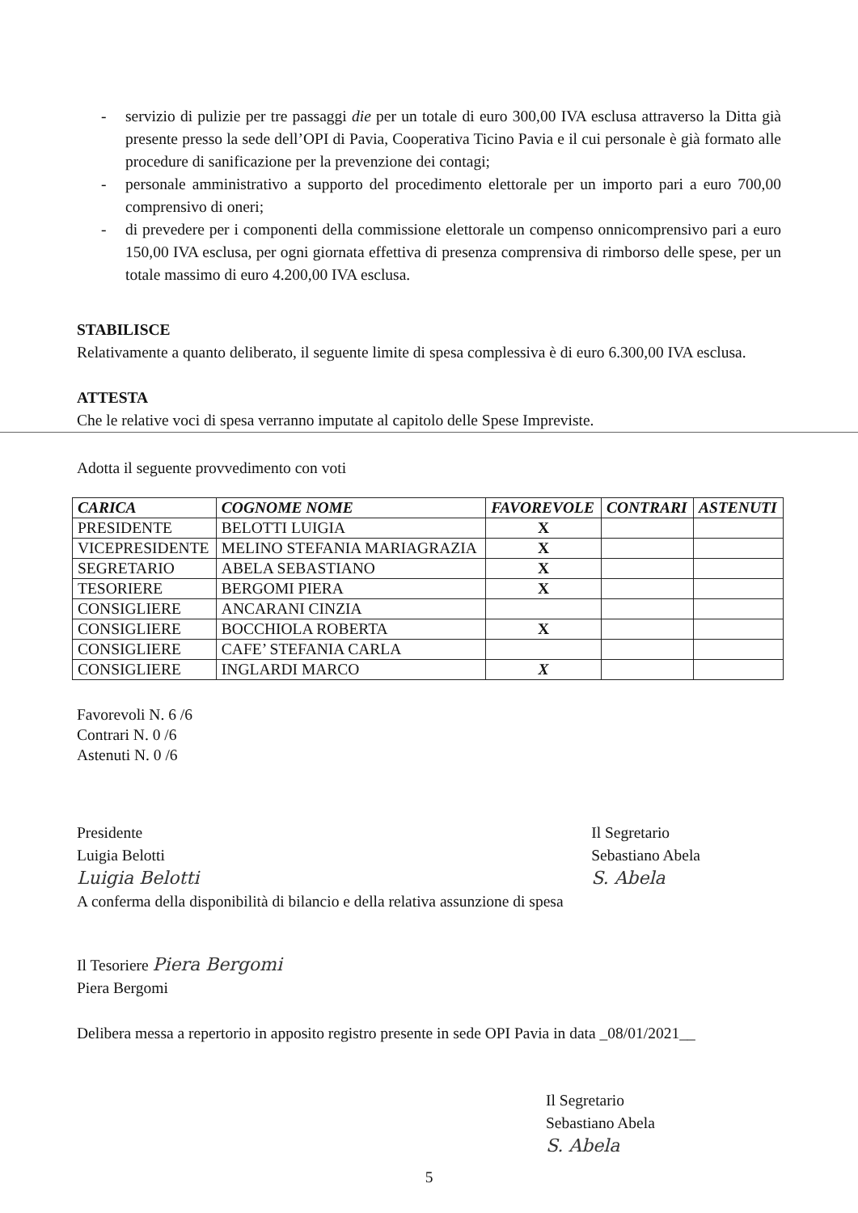- servizio di pulizie per tre passaggi die per un totale di euro 300,00 IVA esclusa attraverso la Ditta già presente presso la sede dell’OPI di Pavia, Cooperativa Ticino Pavia e il cui personale è già formato alle procedure di sanificazione per la prevenzione dei contagi;
- personale amministrativo a supporto del procedimento elettorale per un importo pari a euro 700,00 comprensivo di oneri;
- di prevedere per i componenti della commissione elettorale un compenso onnicomprensivo pari a euro 150,00 IVA esclusa, per ogni giornata effettiva di presenza comprensiva di rimborso delle spese, per un totale massimo di euro 4.200,00 IVA esclusa.
STABILISCE
Relativamente a quanto deliberato, il seguente limite di spesa complessiva è di euro 6.300,00 IVA esclusa.
ATTESTA
Che le relative voci di spesa verranno imputate al capitolo delle Spese Impreviste.
Adotta il seguente provvedimento con voti
| CARICA | COGNOME NOME | FAVOREVOLE | CONTRARI | ASTENUTI |
| --- | --- | --- | --- | --- |
| PRESIDENTE | BELOTTI LUIGIA | X | | |
| VICEPRESIDENTE | MELINO STEFANIA MARIAGRAZIA | X | | |
| SEGRETARIO | ABELA SEBASTIANO | X | | |
| TESORIERE | BERGOMI PIERA | X | | |
| CONSIGLIERE | ANCARANI CINZIA | | | |
| CONSIGLIERE | BOCCHIOLA ROBERTA | X | | |
| CONSIGLIERE | CAFE’ STEFANIA CARLA | | | |
| CONSIGLIERE | INGLARDI MARCO | X | | |
Favorevoli N. 6 /6
Contrari N. 0 /6
Astenuti N. 0 /6
Presidente
Luigia Belotti
Luigia Belotti
Il Segretario
Sebastiano Abela
S. Abela
A conferma della disponibilità di bilancio e della relativa assunzione di spesa
Il Tesoriere Piera Bergomi
Piera Bergomi
Delibera messa a repertorio in apposito registro presente in sede OPI Pavia in data _08/01/2021__
Il Segretario
Sebastiano Abela
S. Abela
5